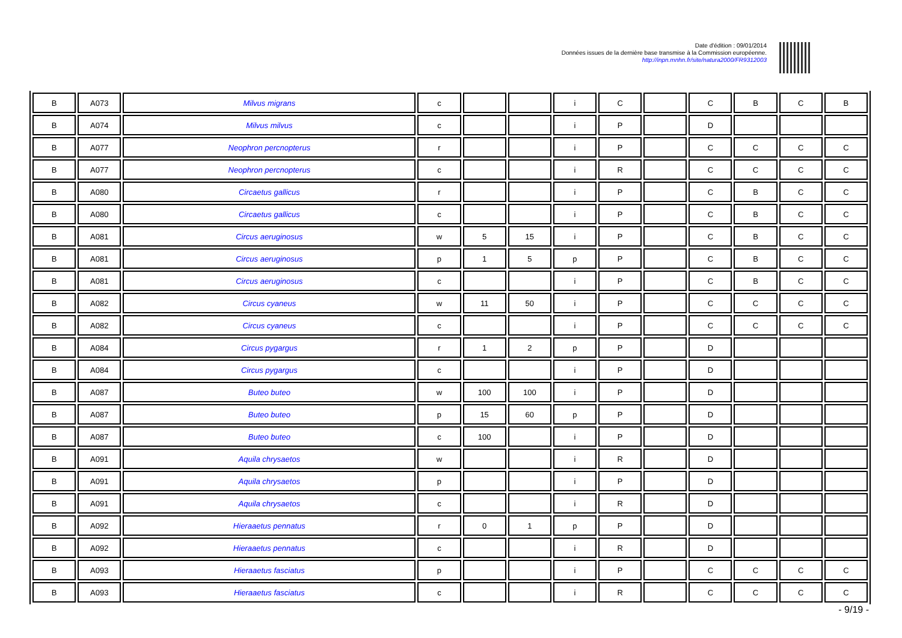Date d'édition : 09/01/2014
Données issues de la dernière base transmise à la Commission européenne.
http://inpn.mnhn.fr/site/natura2000/FR9312003
| B | A073 | Milvus migrans | c | | | i | C | | C | B | C | B |
| B | A074 | Milvus milvus | c | | | i | P | | D | | | |
| B | A077 | Neophron percnopterus | r | | | i | P | | C | C | C | C |
| B | A077 | Neophron percnopterus | c | | | i | R | | C | C | C | C |
| B | A080 | Circaetus gallicus | r | | | i | P | | C | B | C | C |
| B | A080 | Circaetus gallicus | c | | | i | P | | C | B | C | C |
| B | A081 | Circus aeruginosus | w | 5 | 15 | i | P | | C | B | C | C |
| B | A081 | Circus aeruginosus | p | 1 | 5 | p | P | | C | B | C | C |
| B | A081 | Circus aeruginosus | c | | | i | P | | C | B | C | C |
| B | A082 | Circus cyaneus | w | 11 | 50 | i | P | | C | C | C | C |
| B | A082 | Circus cyaneus | c | | | i | P | | C | C | C | C |
| B | A084 | Circus pygargus | r | 1 | 2 | p | P | | D | | | |
| B | A084 | Circus pygargus | c | | | i | P | | D | | | |
| B | A087 | Buteo buteo | w | 100 | 100 | i | P | | D | | | |
| B | A087 | Buteo buteo | p | 15 | 60 | p | P | | D | | | |
| B | A087 | Buteo buteo | c | 100 | | i | P | | D | | | |
| B | A091 | Aquila chrysaetos | w | | | i | R | | D | | | |
| B | A091 | Aquila chrysaetos | p | | | i | P | | D | | | |
| B | A091 | Aquila chrysaetos | c | | | i | R | | D | | | |
| B | A092 | Hieraaetus pennatus | r | 0 | 1 | p | P | | D | | | |
| B | A092 | Hieraaetus pennatus | c | | | i | R | | D | | | |
| B | A093 | Hieraaetus fasciatus | p | | | i | P | | C | C | C | C |
| B | A093 | Hieraaetus fasciatus | c | | | i | R | | C | C | C | C |
- 9/19 -